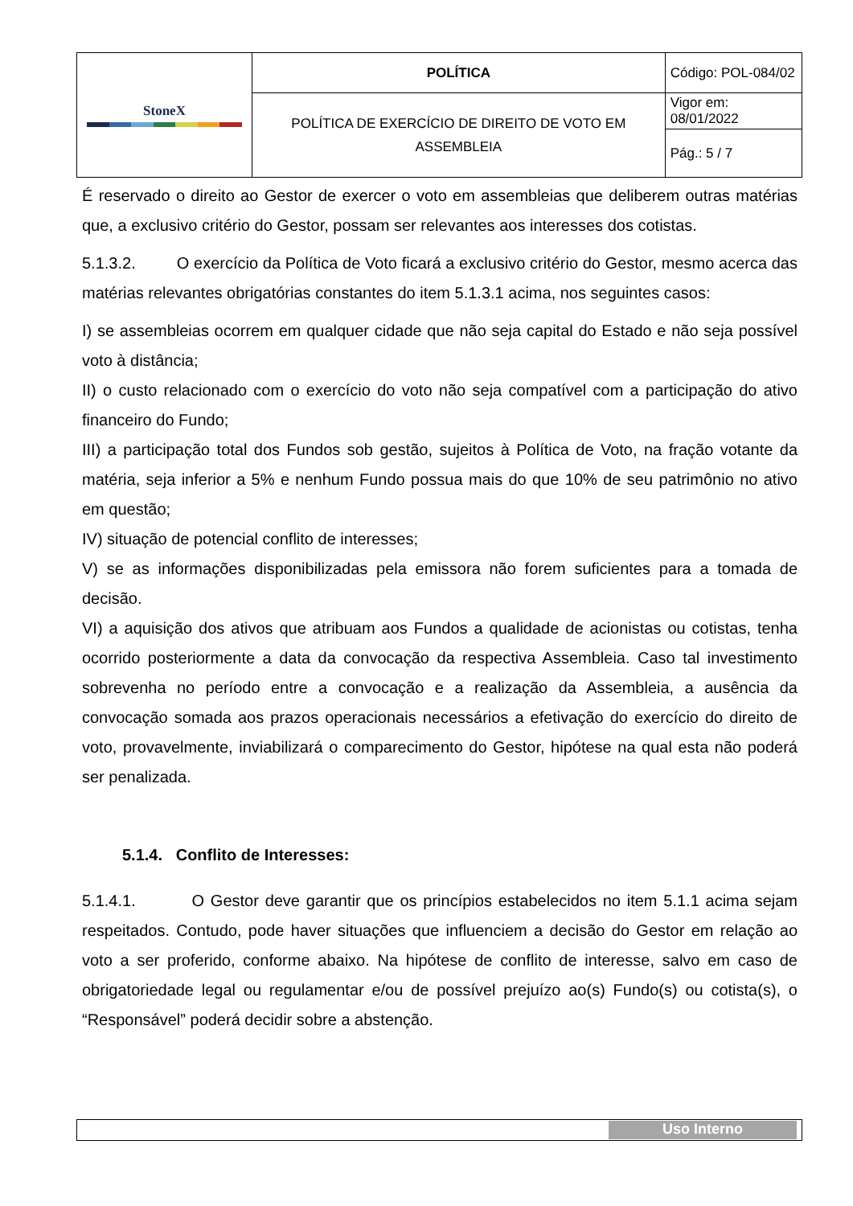| StoneX | POLÍTICA | Código: POL-084/02 |
| | POLÍTICA DE EXERCÍCIO DE DIREITO DE VOTO EM ASSEMBLEIA | Vigor em: 08/01/2022 |
| | | Pág.: 5 / 7 |
É reservado o direito ao Gestor de exercer o voto em assembleias que deliberem outras matérias que, a exclusivo critério do Gestor, possam ser relevantes aos interesses dos cotistas.
5.1.3.2. O exercício da Política de Voto ficará a exclusivo critério do Gestor, mesmo acerca das matérias relevantes obrigatórias constantes do item 5.1.3.1 acima, nos seguintes casos:
I) se assembleias ocorrem em qualquer cidade que não seja capital do Estado e não seja possível voto à distância;
II) o custo relacionado com o exercício do voto não seja compatível com a participação do ativo financeiro do Fundo;
III) a participação total dos Fundos sob gestão, sujeitos à Política de Voto, na fração votante da matéria, seja inferior a 5% e nenhum Fundo possua mais do que 10% de seu patrimônio no ativo em questão;
IV) situação de potencial conflito de interesses;
V) se as informações disponibilizadas pela emissora não forem suficientes para a tomada de decisão.
VI) a aquisição dos ativos que atribuam aos Fundos a qualidade de acionistas ou cotistas, tenha ocorrido posteriormente a data da convocação da respectiva Assembleia. Caso tal investimento sobrevenha no período entre a convocação e a realização da Assembleia, a ausência da convocação somada aos prazos operacionais necessários a efetivação do exercício do direito de voto, provavelmente, inviabilizará o comparecimento do Gestor, hipótese na qual esta não poderá ser penalizada.
5.1.4. Conflito de Interesses:
5.1.4.1. O Gestor deve garantir que os princípios estabelecidos no item 5.1.1 acima sejam respeitados. Contudo, pode haver situações que influenciem a decisão do Gestor em relação ao voto a ser proferido, conforme abaixo. Na hipótese de conflito de interesse, salvo em caso de obrigatoriedade legal ou regulamentar e/ou de possível prejuízo ao(s) Fundo(s) ou cotista(s), o “Responsável” poderá decidir sobre a abstenção.
Uso Interno